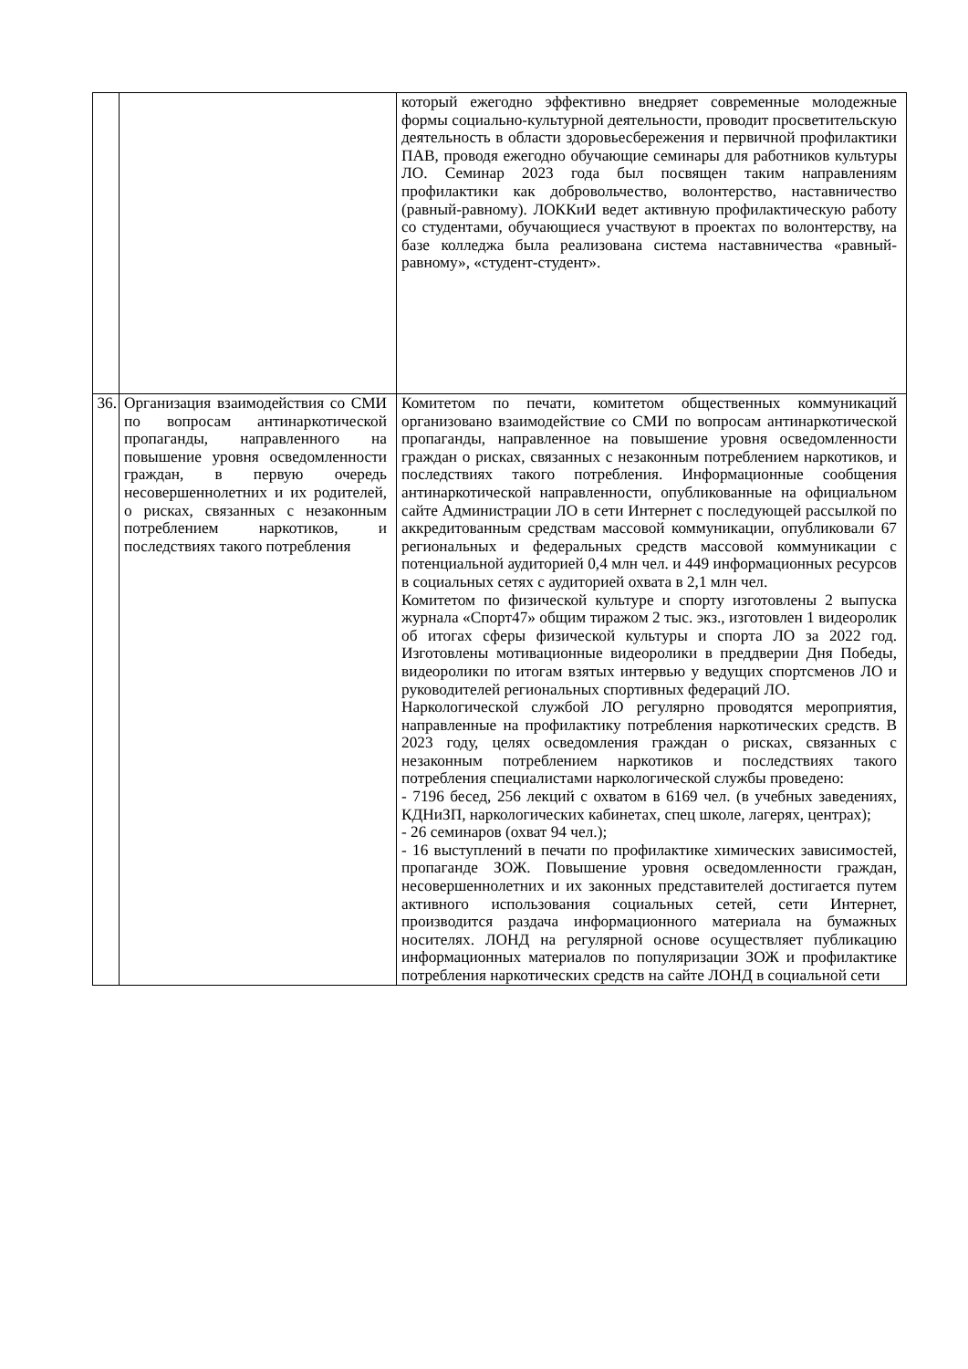| | | который ежегодно эффективно внедряет современные молодежные формы социально-культурной деятельности, проводит просветительскую деятельность в области здоровьесбережения и первичной профилактики ПАВ, проводя ежегодно обучающие семинары для работников культуры ЛО. Семинар 2023 года был посвящен таким направлениям профилактики как добровольчество, волонтерство, наставничество (равный-равному). ЛОККиИ ведет активную профилактическую работу со студентами, обучающиеся участвуют в проектах по волонтерству, на базе колледжа была реализована система наставничества «равный-равному», «студент-студент». |
| 36. | Организация взаимодействия со СМИ по вопросам антинаркотической пропаганды, направленного на повышение уровня осведомленности граждан, в первую очередь несовершеннолетних и их родителей, о рисках, связанных с незаконным потреблением наркотиков, и последствиях такого потребления | Комитетом по печати, комитетом общественных коммуникаций организовано взаимодействие со СМИ по вопросам антинаркотической пропаганды, направленное на повышение уровня осведомленности граждан о рисках, связанных с незаконным потреблением наркотиков, и последствиях такого потребления. Информационные сообщения антинаркотической направленности, опубликованные на официальном сайте Администрации ЛО в сети Интернет с последующей рассылкой по аккредитованным средствам массовой коммуникации, опубликовали 67 региональных и федеральных средств массовой коммуникации с потенциальной аудиторией 0,4 млн чел. и 449 информационных ресурсов в социальных сетях с аудиторией охвата в 2,1 млн чел. Комитетом по физической культуре и спорту изготовлены 2 выпуска журнала «Спорт47» общим тиражом 2 тыс. экз., изготовлен 1 видеоролик об итогах сферы физической культуры и спорта ЛО за 2022 год. Изготовлены мотивационные видеоролики в преддверии Дня Победы, видеоролики по итогам взятых интервью у ведущих спортсменов ЛО и руководителей региональных спортивных федераций ЛО. Наркологической службой ЛО регулярно проводятся мероприятия, направленные на профилактику потребления наркотических средств. В 2023 году, целях осведомления граждан о рисках, связанных с незаконным потреблением наркотиков и последствиях такого потребления специалистами наркологической службы проведено: - 7196 бесед, 256 лекций с охватом в 6169 чел. (в учебных заведениях, КДНиЗП, наркологических кабинетах, спец школе, лагерях, центрах); - 26 семинаров (охват 94 чел.); - 16 выступлений в печати по профилактике химических зависимостей, пропаганде ЗОЖ. Повышение уровня осведомленности граждан, несовершеннолетних и их законных представителей достигается путем активного использования социальных сетей, сети Интернет, производится раздача информационного материала на бумажных носителях. ЛОНД на регулярной основе осуществляет публикацию информационных материалов по популяризации ЗОЖ и профилактике потребления наркотических средств на сайте ЛОНД в социальной сети |